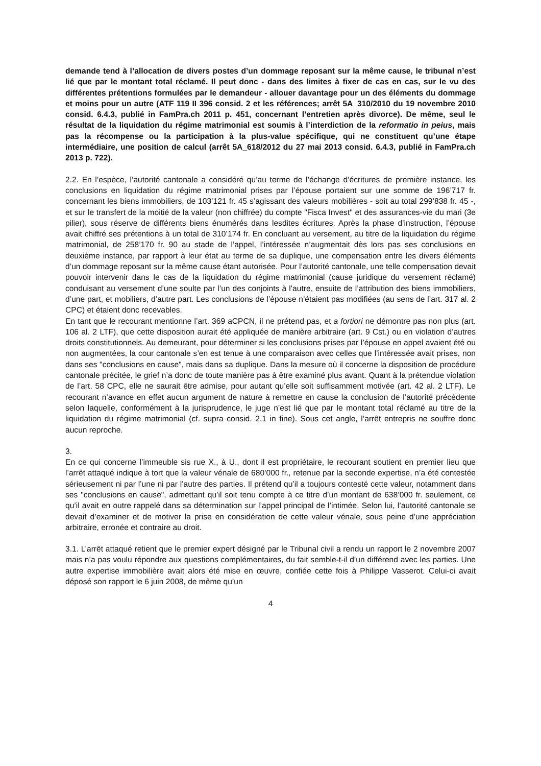demande tend à l’allocation de divers postes d’un dommage reposant sur la même cause, le tribunal n’est lié que par le montant total réclamé. Il peut donc - dans des limites à fixer de cas en cas, sur le vu des différentes prétentions formulées par le demandeur - allouer davantage pour un des éléments du dommage et moins pour un autre (ATF 119 II 396 consid. 2 et les références; arrêt 5A_310/2010 du 19 novembre 2010 consid. 6.4.3, publié in FamPra.ch 2011 p. 451, concernant l’entretien après divorce). De même, seul le résultat de la liquidation du régime matrimonial est soumis à l’interdiction de la reformatio in peius, mais pas la récompense ou la participation à la plus-value spécifique, qui ne constituent qu’une étape intermédiaire, une position de calcul (arrêt 5A_618/2012 du 27 mai 2013 consid. 6.4.3, publié in FamPra.ch 2013 p. 722).
2.2. En l’espèce, l’autorité cantonale a considéré qu’au terme de l’échange d’écritures de première instance, les conclusions en liquidation du régime matrimonial prises par l’épouse portaient sur une somme de 196’717 fr. concernant les biens immobiliers, de 103’121 fr. 45 s’agissant des valeurs mobilières - soit au total 299’838 fr. 45 -, et sur le transfert de la moitié de la valeur (non chiffrée) du compte "Fisca Invest" et des assurances-vie du mari (3e pilier), sous réserve de différents biens énumérés dans lesdites écritures. Après la phase d’instruction, l’épouse avait chiffré ses prétentions à un total de 310’174 fr. En concluant au versement, au titre de la liquidation du régime matrimonial, de 258’170 fr. 90 au stade de l’appel, l’intéressée n’augmentait dès lors pas ses conclusions en deuxième instance, par rapport à leur état au terme de sa duplique, une compensation entre les divers éléments d’un dommage reposant sur la même cause étant autorisée. Pour l’autorité cantonale, une telle compensation devait pouvoir intervenir dans le cas de la liquidation du régime matrimonial (cause juridique du versement réclamé) conduisant au versement d’une soulte par l’un des conjoints à l’autre, ensuite de l’attribution des biens immobiliers, d’une part, et mobiliers, d’autre part. Les conclusions de l’épouse n’étaient pas modifiées (au sens de l’art. 317 al. 2 CPC) et étaient donc recevables.
En tant que le recourant mentionne l’art. 369 aCPCN, il ne prétend pas, et a fortiori ne démontre pas non plus (art. 106 al. 2 LTF), que cette disposition aurait été appliquée de manière arbitraire (art. 9 Cst.) ou en violation d’autres droits constitutionnels. Au demeurant, pour déterminer si les conclusions prises par l’épouse en appel avaient été ou non augmentées, la cour cantonale s’en est tenue à une comparaison avec celles que l’intéressée avait prises, non dans ses "conclusions en cause", mais dans sa duplique. Dans la mesure où il concerne la disposition de procédure cantonale précitée, le grief n’a donc de toute manière pas à être examiné plus avant. Quant à la prétendue violation de l’art. 58 CPC, elle ne saurait être admise, pour autant qu’elle soit suffisamment motivée (art. 42 al. 2 LTF). Le recourant n’avance en effet aucun argument de nature à remettre en cause la conclusion de l’autorité précédente selon laquelle, conformément à la jurisprudence, le juge n’est lié que par le montant total réclamé au titre de la liquidation du régime matrimonial (cf. supra consid. 2.1 in fine). Sous cet angle, l’arrêt entrepris ne souffre donc aucun reproche.
3.
En ce qui concerne l’immeuble sis rue X., à U., dont il est propriétaire, le recourant soutient en premier lieu que l’arrêt attaqué indique à tort que la valeur vénale de 680’000 fr., retenue par la seconde expertise, n’a été contestée sérieusement ni par l’une ni par l’autre des parties. Il prétend qu’il a toujours contesté cette valeur, notamment dans ses "conclusions en cause", admettant qu’il soit tenu compte à ce titre d’un montant de 638’000 fr. seulement, ce qu’il avait en outre rappelé dans sa détermination sur l’appel principal de l’intimée. Selon lui, l’autorité cantonale se devait d’examiner et de motiver la prise en considération de cette valeur vénale, sous peine d’une appréciation arbitraire, erronée et contraire au droit.
3.1. L’arrêt attaqué retient que le premier expert désigné par le Tribunal civil a rendu un rapport le 2 novembre 2007 mais n’a pas voulu répondre aux questions complémentaires, du fait semble-t-il d’un différend avec les parties. Une autre expertise immobilière avait alors été mise en œuvre, confiée cette fois à Philippe Vasserot. Celui-ci avait déposé son rapport le 6 juin 2008, de même qu’un
4